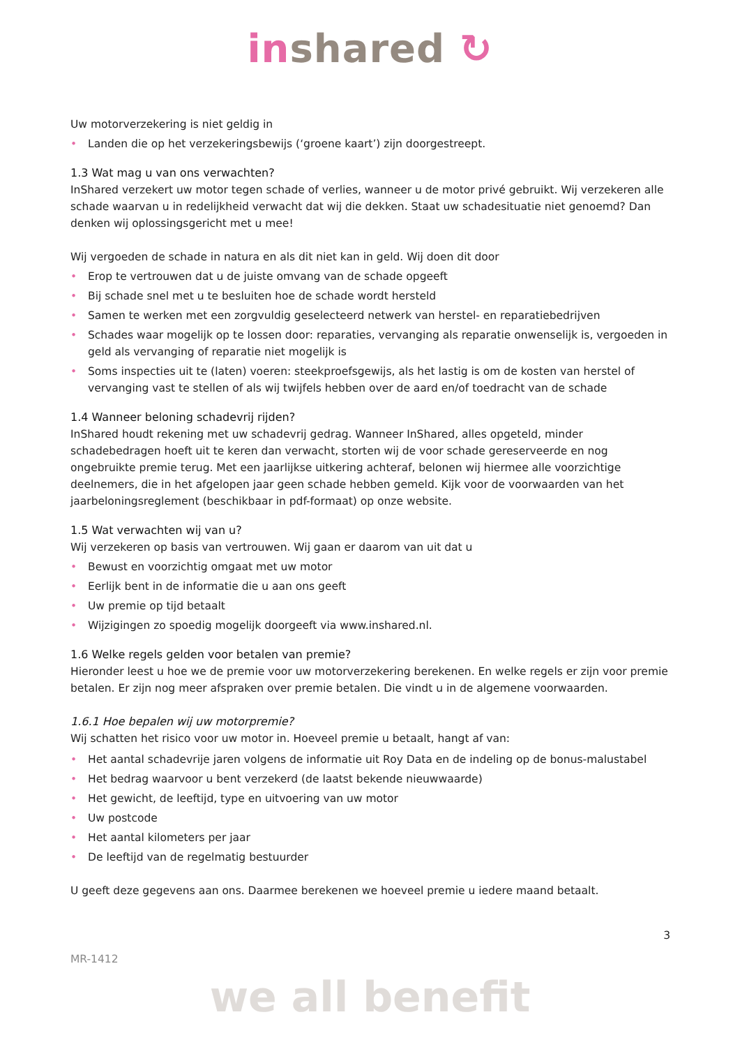inshared ↻
Uw motorverzekering is niet geldig in
• Landen die op het verzekeringsbewijs (‘groene kaart’) zijn doorgestreept.
1.3 Wat mag u van ons verwachten?
InShared verzekert uw motor tegen schade of verlies, wanneer u de motor privé gebruikt. Wij verzekeren alle schade waarvan u in redelijkheid verwacht dat wij die dekken. Staat uw schadesituatie niet genoemd? Dan denken wij oplossingsgericht met u mee!
Wij vergoeden de schade in natura en als dit niet kan in geld. Wij doen dit door
• Erop te vertrouwen dat u de juiste omvang van de schade opgeeft
• Bij schade snel met u te besluiten hoe de schade wordt hersteld
• Samen te werken met een zorgvuldig geselecteerd netwerk van herstel- en reparatiebedrijven
• Schades waar mogelijk op te lossen door: reparaties, vervanging als reparatie onwenselijk is, vergoeden in geld als vervanging of reparatie niet mogelijk is
• Soms inspecties uit te (laten) voeren: steekproefsgewijs, als het lastig is om de kosten van herstel of vervanging vast te stellen of als wij twijfels hebben over de aard en/of toedracht van de schade
1.4 Wanneer beloning schadevrij rijden?
InShared houdt rekening met uw schadevrij gedrag. Wanneer InShared, alles opgeteld, minder schadebedragen hoeft uit te keren dan verwacht, storten wij de voor schade gereserveerde en nog ongebruikte premie terug. Met een jaarlijkse uitkering achteraf, belonen wij hiermee alle voorzichtige deelnemers, die in het afgelopen jaar geen schade hebben gemeld. Kijk voor de voorwaarden van het jaarbeloningsreglement (beschikbaar in pdf-formaat) op onze website.
1.5 Wat verwachten wij van u?
Wij verzekeren op basis van vertrouwen. Wij gaan er daarom van uit dat u
• Bewust en voorzichtig omgaat met uw motor
• Eerlijk bent in de informatie die u aan ons geeft
• Uw premie op tijd betaalt
• Wijzigingen zo spoedig mogelijk doorgeeft via www.inshared.nl.
1.6 Welke regels gelden voor betalen van premie?
Hieronder leest u hoe we de premie voor uw motorverzekering berekenen. En welke regels er zijn voor premie betalen. Er zijn nog meer afspraken over premie betalen. Die vindt u in de algemene voorwaarden.
1.6.1 Hoe bepalen wij uw motorpremie?
Wij schatten het risico voor uw motor in. Hoeveel premie u betaalt, hangt af van:
• Het aantal schadevrije jaren volgens de informatie uit Roy Data en de indeling op de bonus-malustabel
• Het bedrag waarvoor u bent verzekerd (de laatst bekende nieuwwaarde)
• Het gewicht, de leeftijd, type en uitvoering van uw motor
• Uw postcode
• Het aantal kilometers per jaar
• De leeftijd van de regelmatig bestuurder
U geeft deze gegevens aan ons. Daarmee berekenen we hoeveel premie u iedere maand betaalt.
3
MR-1412
we all benefit